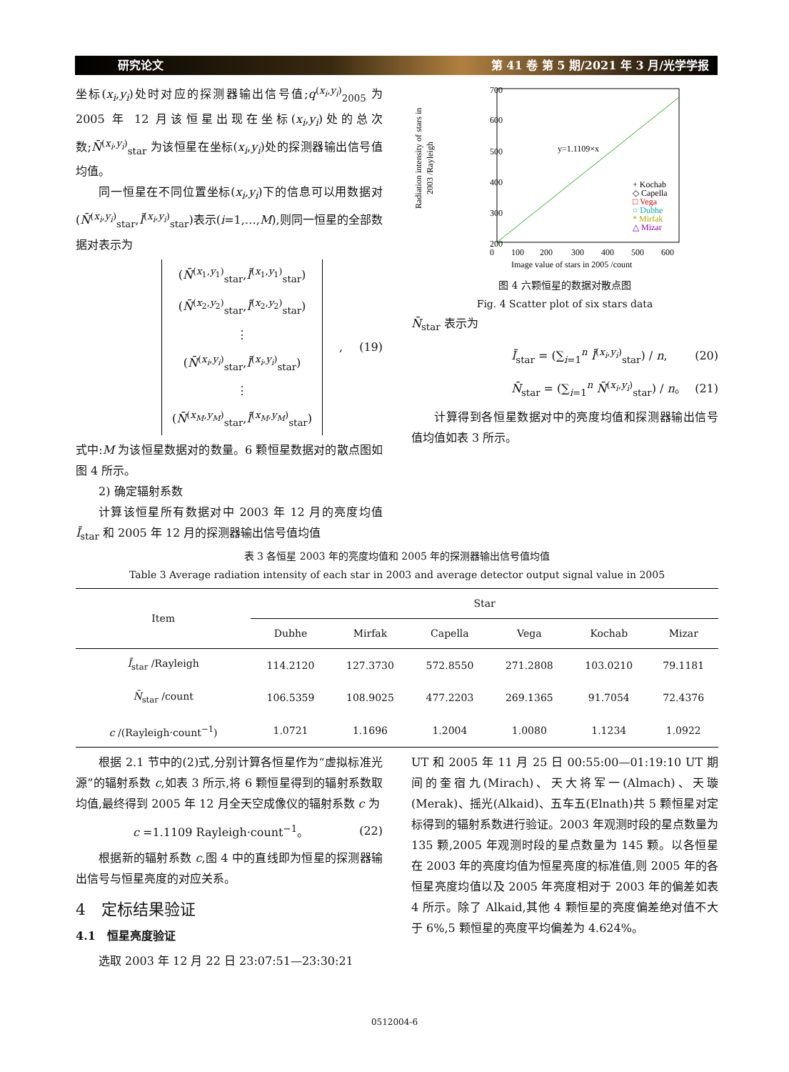研究论文 第 41 卷 第 5 期/2021 年 3 月/光学学报
坐标(x<sub>i</sub>,y<sub>i</sub>)处时对应的探测器输出信号值;q<sup>(x<sub>i</sub>,y<sub>i</sub>)</sup><sub>2005</sub> 为 2005 年 12 月该恒星出现在坐标(x<sub>i</sub>,y<sub>i</sub>)处的总次数;N̄<sup>(x<sub>i</sub>,y<sub>i</sub>)</sup><sub>star</sub> 为该恒星在坐标(x<sub>i</sub>,y<sub>i</sub>)处的探测器输出信号值均值。
同一恒星在不同位置坐标(x<sub>i</sub>,y<sub>i</sub>)下的信息可以用数据对(N̄<sup>(x<sub>i</sub>,y<sub>i</sub>)</sup><sub>star</sub>,Ī<sup>(x<sub>i</sub>,y<sub>i</sub>)</sup><sub>star</sub>)表示(i=1,…,M),则同一恒星的全部数据对表示为
(N̄<sup>(x<sub>1</sub>,y<sub>1</sub>)</sup><sub>star</sub>,Ī<sup>(x<sub>1</sub>,y<sub>1</sub>)</sup><sub>star</sub>)
(N̄<sup>(x<sub>2</sub>,y<sub>2</sub>)</sup><sub>star</sub>,Ī<sup>(x<sub>2</sub>,y<sub>2</sub>)</sup><sub>star</sub>)
⋮
(N̄<sup>(x<sub>i</sub>,y<sub>i</sub>)</sup><sub>star</sub>,Ī<sup>(x<sub>i</sub>,y<sub>i</sub>)</sup><sub>star</sub>)
⋮
(N̄<sup>(x<sub>M</sub>,y<sub>M</sub>)</sup><sub>star</sub>,Ī<sup>(x<sub>M</sub>,y<sub>M</sub>)</sup><sub>star</sub>)
, (19)
式中:M 为该恒星数据对的数量。6 颗恒星数据对的散点图如图 4 所示。
2) 确定辐射系数
计算该恒星所有数据对中 2003 年 12 月的亮度均值 Ī<sub>star</sub> 和 2005 年 12 月的探测器输出信号值均值
700
600
500
400
300
200
Radiation intensity of stars in
2003 /Rayleigh
y=1.1109×x
+ Kochab
◇ Capella
□ Vega
○ Dubhe
* Mirfak
△ Mizar
0
100
200
300
400
500
600
Image value of stars in 2005 /count
图 4 六颗恒星的数据对散点图
Fig. 4 Scatter plot of six stars data
N̄<sub>star</sub> 表示为
Ī<sub>star</sub> = (∑<sub>i=1</sub><sup>n</sup> Ī<sup>(x<sub>i</sub>,y<sub>i</sub>)</sup><sub>star</sub>) / n, (20)
N̄<sub>star</sub> = (∑<sub>i=1</sub><sup>n</sup> N̄<sup>(x<sub>i</sub>,y<sub>i</sub>)</sup><sub>star</sub>) / n。 (21)
计算得到各恒星数据对中的亮度均值和探测器输出信号值均值如表 3 所示。
表 3 各恒星 2003 年的亮度均值和 2005 年的探测器输出信号值均值
Table 3 Average radiation intensity of each star in 2003 and average detector output signal value in 2005
| Item | Star | | | | | |
| --- | --- | --- | --- | --- | --- | --- |
| | Dubhe | Mirfak | Capella | Vega | Kochab | Mizar |
| Ī<sub>star</sub> /Rayleigh | 114.2120 | 127.3730 | 572.8550 | 271.2808 | 103.0210 | 79.1181 |
| N̄<sub>star</sub> /count | 106.5359 | 108.9025 | 477.2203 | 269.1365 | 91.7054 | 72.4376 |
| c /(Rayleigh·count<sup>−1</sup>) | 1.0721 | 1.1696 | 1.2004 | 1.0080 | 1.1234 | 1.0922 |
根据 2.1 节中的(2)式,分别计算各恒星作为“虚拟标准光源”的辐射系数 c,如表 3 所示,将 6 颗恒星得到的辐射系数取均值,最终得到 2005 年 12 月全天空成像仪的辐射系数 c 为
c =1.1109 Rayleigh·count<sup>−1</sup>。 (22)
根据新的辐射系数 c,图 4 中的直线即为恒星的探测器输出信号与恒星亮度的对应关系。
4　定标结果验证
4.1　恒星亮度验证
选取 2003 年 12 月 22 日 23:07:51—23:30:21
UT 和 2005 年 11 月 25 日 00:55:00—01:19:10 UT 期间的奎宿九(Mirach)、天大将军一(Almach)、天璇(Merak)、摇光(Alkaid)、五车五(Elnath)共 5 颗恒星对定标得到的辐射系数进行验证。2003 年观测时段的星点数量为 135 颗,2005 年观测时段的星点数量为 145 颗。以各恒星在 2003 年的亮度均值为恒星亮度的标准值,则 2005 年的各恒星亮度均值以及 2005 年亮度相对于 2003 年的偏差如表 4 所示。除了 Alkaid,其他 4 颗恒星的亮度偏差绝对值不大于 6%,5 颗恒星的亮度平均偏差为 4.624%。
0512004-6